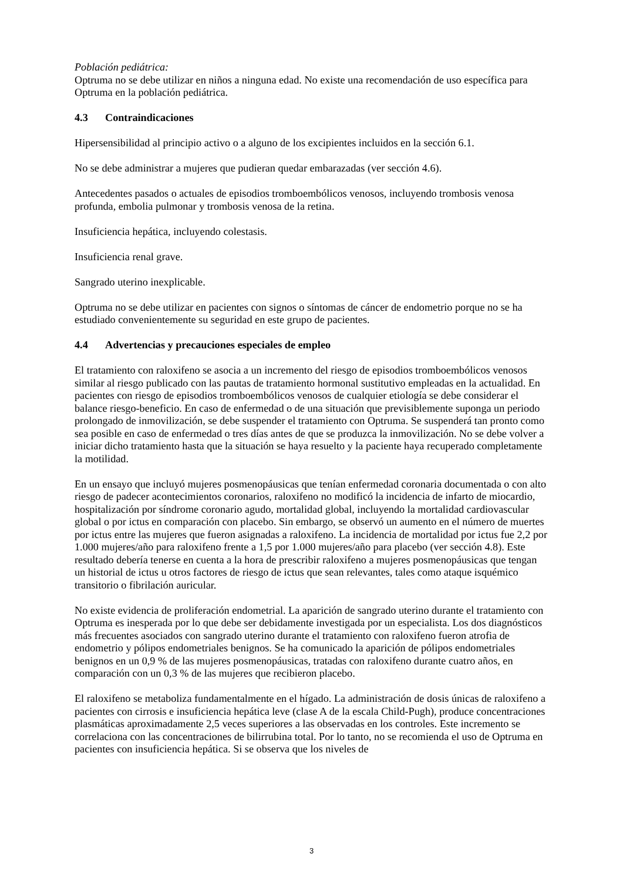Población pediátrica:
Optruma no se debe utilizar en niños a ninguna edad. No existe una recomendación de uso específica para Optruma en la población pediátrica.
4.3 Contraindicaciones
Hipersensibilidad al principio activo o a alguno de los excipientes incluidos en la sección 6.1.
No se debe administrar a mujeres que pudieran quedar embarazadas (ver sección 4.6).
Antecedentes pasados o actuales de episodios tromboembólicos venosos, incluyendo trombosis venosa profunda, embolia pulmonar y trombosis venosa de la retina.
Insuficiencia hepática, incluyendo colestasis.
Insuficiencia renal grave.
Sangrado uterino inexplicable.
Optruma no se debe utilizar en pacientes con signos o síntomas de cáncer de endometrio porque no se ha estudiado convenientemente su seguridad en este grupo de pacientes.
4.4 Advertencias y precauciones especiales de empleo
El tratamiento con raloxifeno se asocia a un incremento del riesgo de episodios tromboembólicos venosos similar al riesgo publicado con las pautas de tratamiento hormonal sustitutivo empleadas en la actualidad. En pacientes con riesgo de episodios tromboembólicos venosos de cualquier etiología se debe considerar el balance riesgo-beneficio. En caso de enfermedad o de una situación que previsiblemente suponga un periodo prolongado de inmovilización, se debe suspender el tratamiento con Optruma. Se suspenderá tan pronto como sea posible en caso de enfermedad o tres días antes de que se produzca la inmovilización. No se debe volver a iniciar dicho tratamiento hasta que la situación se haya resuelto y la paciente haya recuperado completamente la motilidad.
En un ensayo que incluyó mujeres posmenopáusicas que tenían enfermedad coronaria documentada o con alto riesgo de padecer acontecimientos coronarios, raloxifeno no modificó la incidencia de infarto de miocardio, hospitalización por síndrome coronario agudo, mortalidad global, incluyendo la mortalidad cardiovascular global o por ictus en comparación con placebo. Sin embargo, se observó un aumento en el número de muertes por ictus entre las mujeres que fueron asignadas a raloxifeno. La incidencia de mortalidad por ictus fue 2,2 por 1.000 mujeres/año para raloxifeno frente a 1,5 por 1.000 mujeres/año para placebo (ver sección 4.8). Este resultado debería tenerse en cuenta a la hora de prescribir raloxifeno a mujeres posmenopáusicas que tengan un historial de ictus u otros factores de riesgo de ictus que sean relevantes, tales como ataque isquémico transitorio o fibrilación auricular.
No existe evidencia de proliferación endometrial. La aparición de sangrado uterino durante el tratamiento con Optruma es inesperada por lo que debe ser debidamente investigada por un especialista. Los dos diagnósticos más frecuentes asociados con sangrado uterino durante el tratamiento con raloxifeno fueron atrofia de endometrio y pólipos endometriales benignos. Se ha comunicado la aparición de pólipos endometriales benignos en un 0,9 % de las mujeres posmenopáusicas, tratadas con raloxifeno durante cuatro años, en comparación con un 0,3 % de las mujeres que recibieron placebo.
El raloxifeno se metaboliza fundamentalmente en el hígado. La administración de dosis únicas de raloxifeno a pacientes con cirrosis e insuficiencia hepática leve (clase A de la escala Child-Pugh), produce concentraciones plasmáticas aproximadamente 2,5 veces superiores a las observadas en los controles. Este incremento se correlaciona con las concentraciones de bilirrubina total. Por lo tanto, no se recomienda el uso de Optruma en pacientes con insuficiencia hepática. Si se observa que los niveles de
3